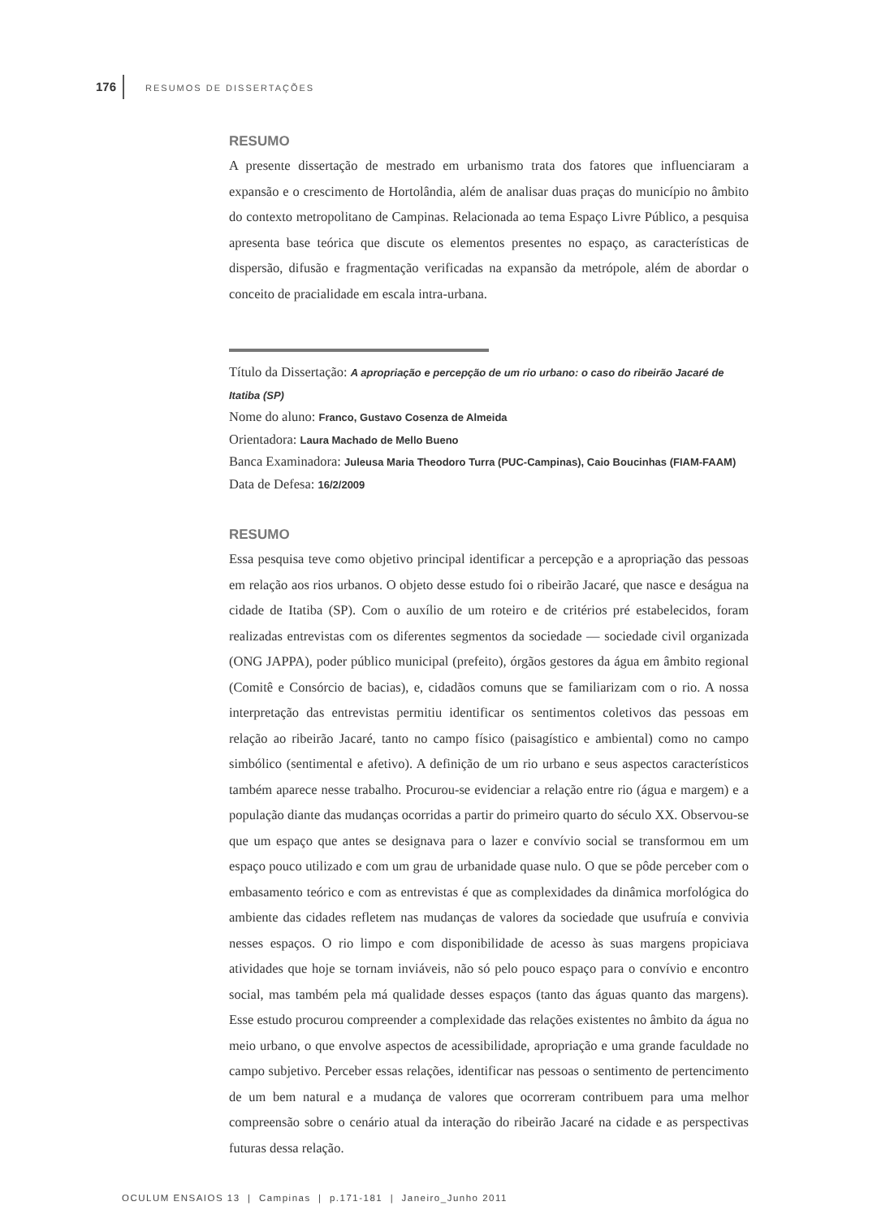176 RESUMOS DE DISSERTAÇÕES
RESUMO
A presente dissertação de mestrado em urbanismo trata dos fatores que influenciaram a expansão e o crescimento de Hortolândia, além de analisar duas praças do município no âmbito do contexto metropolitano de Campinas. Relacionada ao tema Espaço Livre Público, a pesquisa apresenta base teórica que discute os elementos presentes no espaço, as características de dispersão, difusão e fragmentação verificadas na expansão da metrópole, além de abordar o conceito de pracialidade em escala intra-urbana.
Título da Dissertação: A apropriação e percepção de um rio urbano: o caso do ribeirão Jacaré de Itatiba (SP)
Nome do aluno: Franco, Gustavo Cosenza de Almeida
Orientadora: Laura Machado de Mello Bueno
Banca Examinadora: Juleusa Maria Theodoro Turra (PUC-Campinas), Caio Boucinhas (FIAM-FAAM)
Data de Defesa: 16/2/2009
RESUMO
Essa pesquisa teve como objetivo principal identificar a percepção e a apropriação das pessoas em relação aos rios urbanos. O objeto desse estudo foi o ribeirão Jacaré, que nasce e deságua na cidade de Itatiba (SP). Com o auxílio de um roteiro e de critérios pré estabelecidos, foram realizadas entrevistas com os diferentes segmentos da sociedade — sociedade civil organizada (ONG JAPPA), poder público municipal (prefeito), órgãos gestores da água em âmbito regional (Comitê e Consórcio de bacias), e, cidadãos comuns que se familiarizam com o rio. A nossa interpretação das entrevistas permitiu identificar os sentimentos coletivos das pessoas em relação ao ribeirão Jacaré, tanto no campo físico (paisagístico e ambiental) como no campo simbólico (sentimental e afetivo). A definição de um rio urbano e seus aspectos característicos também aparece nesse trabalho. Procurou-se evidenciar a relação entre rio (água e margem) e a população diante das mudanças ocorridas a partir do primeiro quarto do século XX. Observou-se que um espaço que antes se designava para o lazer e convívio social se transformou em um espaço pouco utilizado e com um grau de urbanidade quase nulo. O que se pôde perceber com o embasamento teórico e com as entrevistas é que as complexidades da dinâmica morfológica do ambiente das cidades refletem nas mudanças de valores da sociedade que usufruía e convivia nesses espaços. O rio limpo e com disponibilidade de acesso às suas margens propiciava atividades que hoje se tornam inviáveis, não só pelo pouco espaço para o convívio e encontro social, mas também pela má qualidade desses espaços (tanto das águas quanto das margens). Esse estudo procurou compreender a complexidade das relações existentes no âmbito da água no meio urbano, o que envolve aspectos de acessibilidade, apropriação e uma grande faculdade no campo subjetivo. Perceber essas relações, identificar nas pessoas o sentimento de pertencimento de um bem natural e a mudança de valores que ocorreram contribuem para uma melhor compreensão sobre o cenário atual da interação do ribeirão Jacaré na cidade e as perspectivas futuras dessa relação.
OCULUM ENSAIOS 13 | Campinas | p.171-181 | Janeiro_Junho 2011